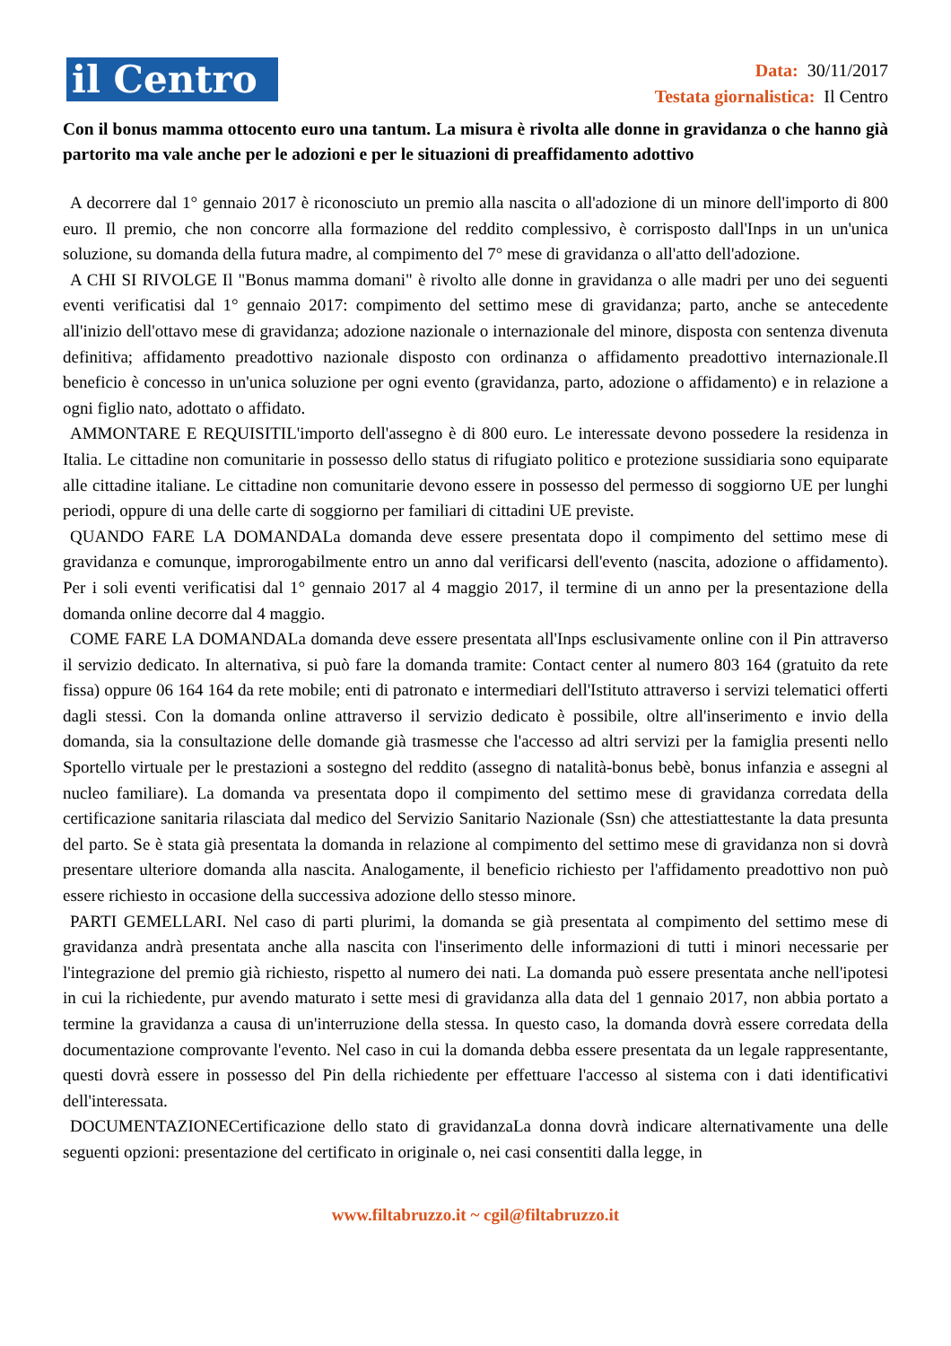il Centro
Data: 30/11/2017
Testata giornalistica: Il Centro
Con il bonus mamma ottocento euro una tantum. La misura è rivolta alle donne in gravidanza o che hanno già partorito ma vale anche per le adozioni e per le situazioni di preaffidamento adottivo
A decorrere dal 1° gennaio 2017 è riconosciuto un premio alla nascita o all'adozione di un minore dell'importo di 800 euro. Il premio, che non concorre alla formazione del reddito complessivo, è corrisposto dall'Inps in un un'unica soluzione, su domanda della futura madre, al compimento del 7° mese di gravidanza o all'atto dell'adozione.
A CHI SI RIVOLGE Il "Bonus mamma domani" è rivolto alle donne in gravidanza o alle madri per uno dei seguenti eventi verificatisi dal 1° gennaio 2017: compimento del settimo mese di gravidanza; parto, anche se antecedente all'inizio dell'ottavo mese di gravidanza; adozione nazionale o internazionale del minore, disposta con sentenza divenuta definitiva; affidamento preadottivo nazionale disposto con ordinanza o affidamento preadottivo internazionale.Il beneficio è concesso in un'unica soluzione per ogni evento (gravidanza, parto, adozione o affidamento) e in relazione a ogni figlio nato, adottato o affidato.
AMMONTARE E REQUISITIL'importo dell'assegno è di 800 euro. Le interessate devono possedere la residenza in Italia. Le cittadine non comunitarie in possesso dello status di rifugiato politico e protezione sussidiaria sono equiparate alle cittadine italiane. Le cittadine non comunitarie devono essere in possesso del permesso di soggiorno UE per lunghi periodi, oppure di una delle carte di soggiorno per familiari di cittadini UE previste.
QUANDO FARE LA DOMANDALa domanda deve essere presentata dopo il compimento del settimo mese di gravidanza e comunque, improrogabilmente entro un anno dal verificarsi dell'evento (nascita, adozione o affidamento). Per i soli eventi verificatisi dal 1° gennaio 2017 al 4 maggio 2017, il termine di un anno per la presentazione della domanda online decorre dal 4 maggio.
COME FARE LA DOMANDALa domanda deve essere presentata all'Inps esclusivamente online con il Pin attraverso il servizio dedicato. In alternativa, si può fare la domanda tramite: Contact center al numero 803 164 (gratuito da rete fissa) oppure 06 164 164 da rete mobile; enti di patronato e intermediari dell'Istituto attraverso i servizi telematici offerti dagli stessi. Con la domanda online attraverso il servizio dedicato è possibile, oltre all'inserimento e invio della domanda, sia la consultazione delle domande già trasmesse che l'accesso ad altri servizi per la famiglia presenti nello Sportello virtuale per le prestazioni a sostegno del reddito (assegno di natalità-bonus bebè, bonus infanzia e assegni al nucleo familiare). La domanda va presentata dopo il compimento del settimo mese di gravidanza corredata della certificazione sanitaria rilasciata dal medico del Servizio Sanitario Nazionale (Ssn) che attestiattestante la data presunta del parto. Se è stata già presentata la domanda in relazione al compimento del settimo mese di gravidanza non si dovrà presentare ulteriore domanda alla nascita. Analogamente, il beneficio richiesto per l'affidamento preadottivo non può essere richiesto in occasione della successiva adozione dello stesso minore.
PARTI GEMELLARI. Nel caso di parti plurimi, la domanda se già presentata al compimento del settimo mese di gravidanza andrà presentata anche alla nascita con l'inserimento delle informazioni di tutti i minori necessarie per l'integrazione del premio già richiesto, rispetto al numero dei nati. La domanda può essere presentata anche nell'ipotesi in cui la richiedente, pur avendo maturato i sette mesi di gravidanza alla data del 1 gennaio 2017, non abbia portato a termine la gravidanza a causa di un'interruzione della stessa. In questo caso, la domanda dovrà essere corredata della documentazione comprovante l'evento. Nel caso in cui la domanda debba essere presentata da un legale rappresentante, questi dovrà essere in possesso del Pin della richiedente per effettuare l'accesso al sistema con i dati identificativi dell'interessata.
DOCUMENTAZIONECertificazione dello stato di gravidanzaLa donna dovrà indicare alternativamente una delle seguenti opzioni: presentazione del certificato in originale o, nei casi consentiti dalla legge, in
www.filtabruzzo.it ~ cgil@filtabruzzo.it